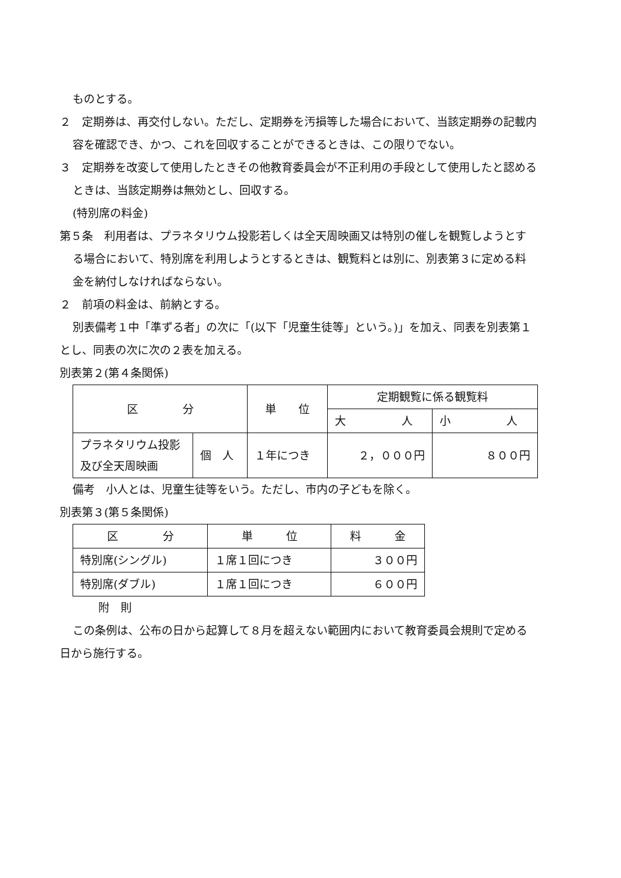ものとする。
２　定期券は、再交付しない。ただし、定期券を汚損等した場合において、当該定期券の記載内容を確認でき、かつ、これを回収することができるときは、この限りでない。
３　定期券を改変して使用したときその他教育委員会が不正利用の手段として使用したと認めるときは、当該定期券は無効とし、回収する。
(特別席の料金)
第５条　利用者は、プラネタリウム投影若しくは全天周映画又は特別の催しを観覧しようとする場合において、特別席を利用しようとするときは、観覧料とは別に、別表第３に定める料金を納付しなければならない。
２　前項の料金は、前納とする。
別表備考１中「準ずる者」の次に「(以下「児童生徒等」という。)」を加え、同表を別表第１とし、同表の次に次の２表を加える。
別表第２(第４条関係)
| 区 分 | | 単 位 | 定期観覧に係る観覧料 | |
| | | | 大 人 | 小 人 |
| プラネタリウム投影及び全天周映画 | 個 人 | １年につき | ２，０００円 | ８００円 |
備考　小人とは、児童生徒等をいう。ただし、市内の子どもを除く。
別表第３(第５条関係)
| 区 分 | 単 位 | 料 金 |
| 特別席(シングル) | １席１回につき | ３００円 |
| 特別席(ダブル) | １席１回につき | ６００円 |
附　則
この条例は、公布の日から起算して８月を超えない範囲内において教育委員会規則で定める日から施行する。